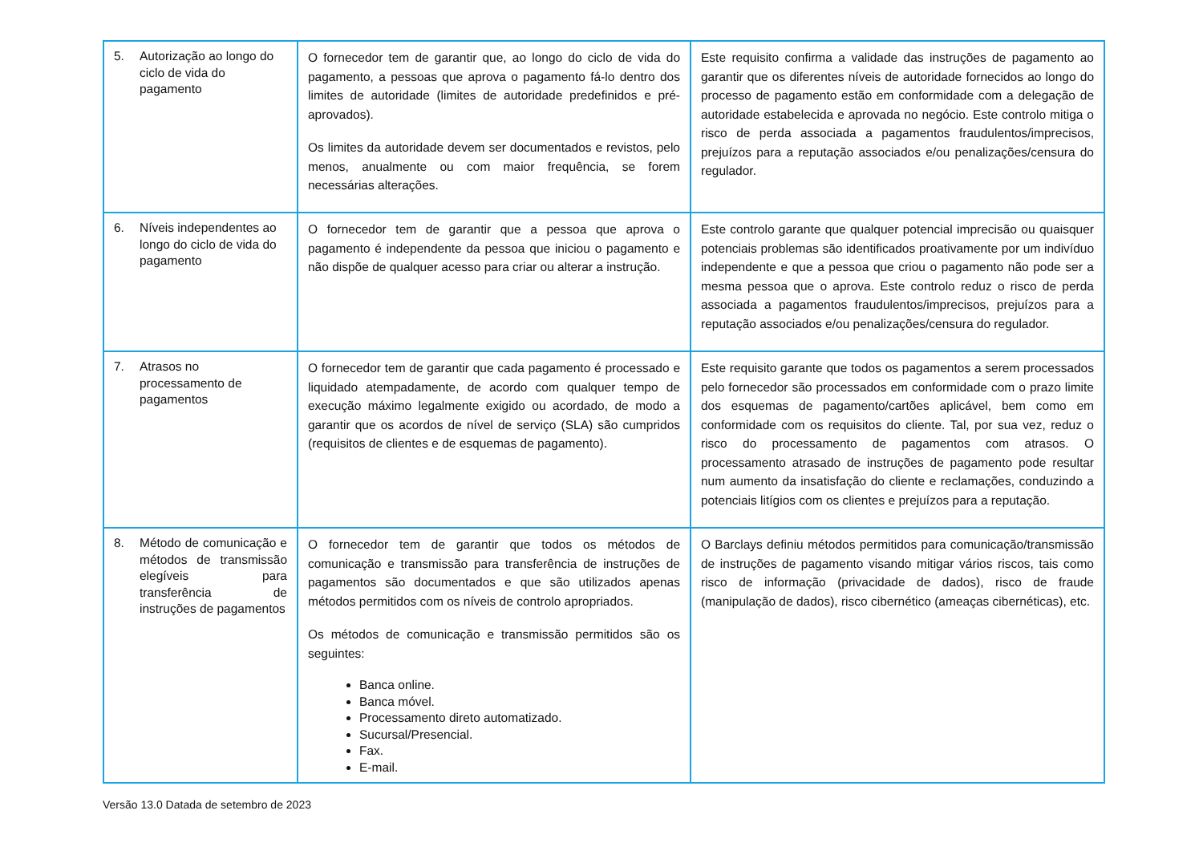| 5. Autorização ao longo do ciclo de vida do pagamento | O fornecedor tem de garantir que, ao longo do ciclo de vida do pagamento, a pessoas que aprova o pagamento fá-lo dentro dos limites de autoridade (limites de autoridade predefinidos e pré-aprovados). Os limites da autoridade devem ser documentados e revistos, pelo menos, anualmente ou com maior frequência, se forem necessárias alterações. | Este requisito confirma a validade das instruções de pagamento ao garantir que os diferentes níveis de autoridade fornecidos ao longo do processo de pagamento estão em conformidade com a delegação de autoridade estabelecida e aprovada no negócio. Este controlo mitiga o risco de perda associada a pagamentos fraudulentos/imprecisos, prejuízos para a reputação associados e/ou penalizações/censura do regulador. |
| 6. Níveis independentes ao longo do ciclo de vida do pagamento | O fornecedor tem de garantir que a pessoa que aprova o pagamento é independente da pessoa que iniciou o pagamento e não dispõe de qualquer acesso para criar ou alterar a instrução. | Este controlo garante que qualquer potencial imprecisão ou quaisquer potenciais problemas são identificados proativamente por um indivíduo independente e que a pessoa que criou o pagamento não pode ser a mesma pessoa que o aprova. Este controlo reduz o risco de perda associada a pagamentos fraudulentos/imprecisos, prejuízos para a reputação associados e/ou penalizações/censura do regulador. |
| 7. Atrasos no processamento de pagamentos | O fornecedor tem de garantir que cada pagamento é processado e liquidado atempadamente, de acordo com qualquer tempo de execução máximo legalmente exigido ou acordado, de modo a garantir que os acordos de nível de serviço (SLA) são cumpridos (requisitos de clientes e de esquemas de pagamento). | Este requisito garante que todos os pagamentos a serem processados pelo fornecedor são processados em conformidade com o prazo limite dos esquemas de pagamento/cartões aplicável, bem como em conformidade com os requisitos do cliente. Tal, por sua vez, reduz o risco do processamento de pagamentos com atrasos. O processamento atrasado de instruções de pagamento pode resultar num aumento da insatisfação do cliente e reclamações, conduzindo a potenciais litígios com os clientes e prejuízos para a reputação. |
| 8. Método de comunicação e métodos de transmissão elegíveis para transferência de instruções de pagamentos | O fornecedor tem de garantir que todos os métodos de comunicação e transmissão para transferência de instruções de pagamentos são documentados e que são utilizados apenas métodos permitidos com os níveis de controlo apropriados. Os métodos de comunicação e transmissão permitidos são os seguintes: Banca online. Banca móvel. Processamento direto automatizado. Sucursal/Presencial. Fax. E-mail. | O Barclays definiu métodos permitidos para comunicação/transmissão de instruções de pagamento visando mitigar vários riscos, tais como risco de informação (privacidade de dados), risco de fraude (manipulação de dados), risco cibernético (ameaças cibernéticas), etc. |
Versão 13.0 Datada de setembro de 2023